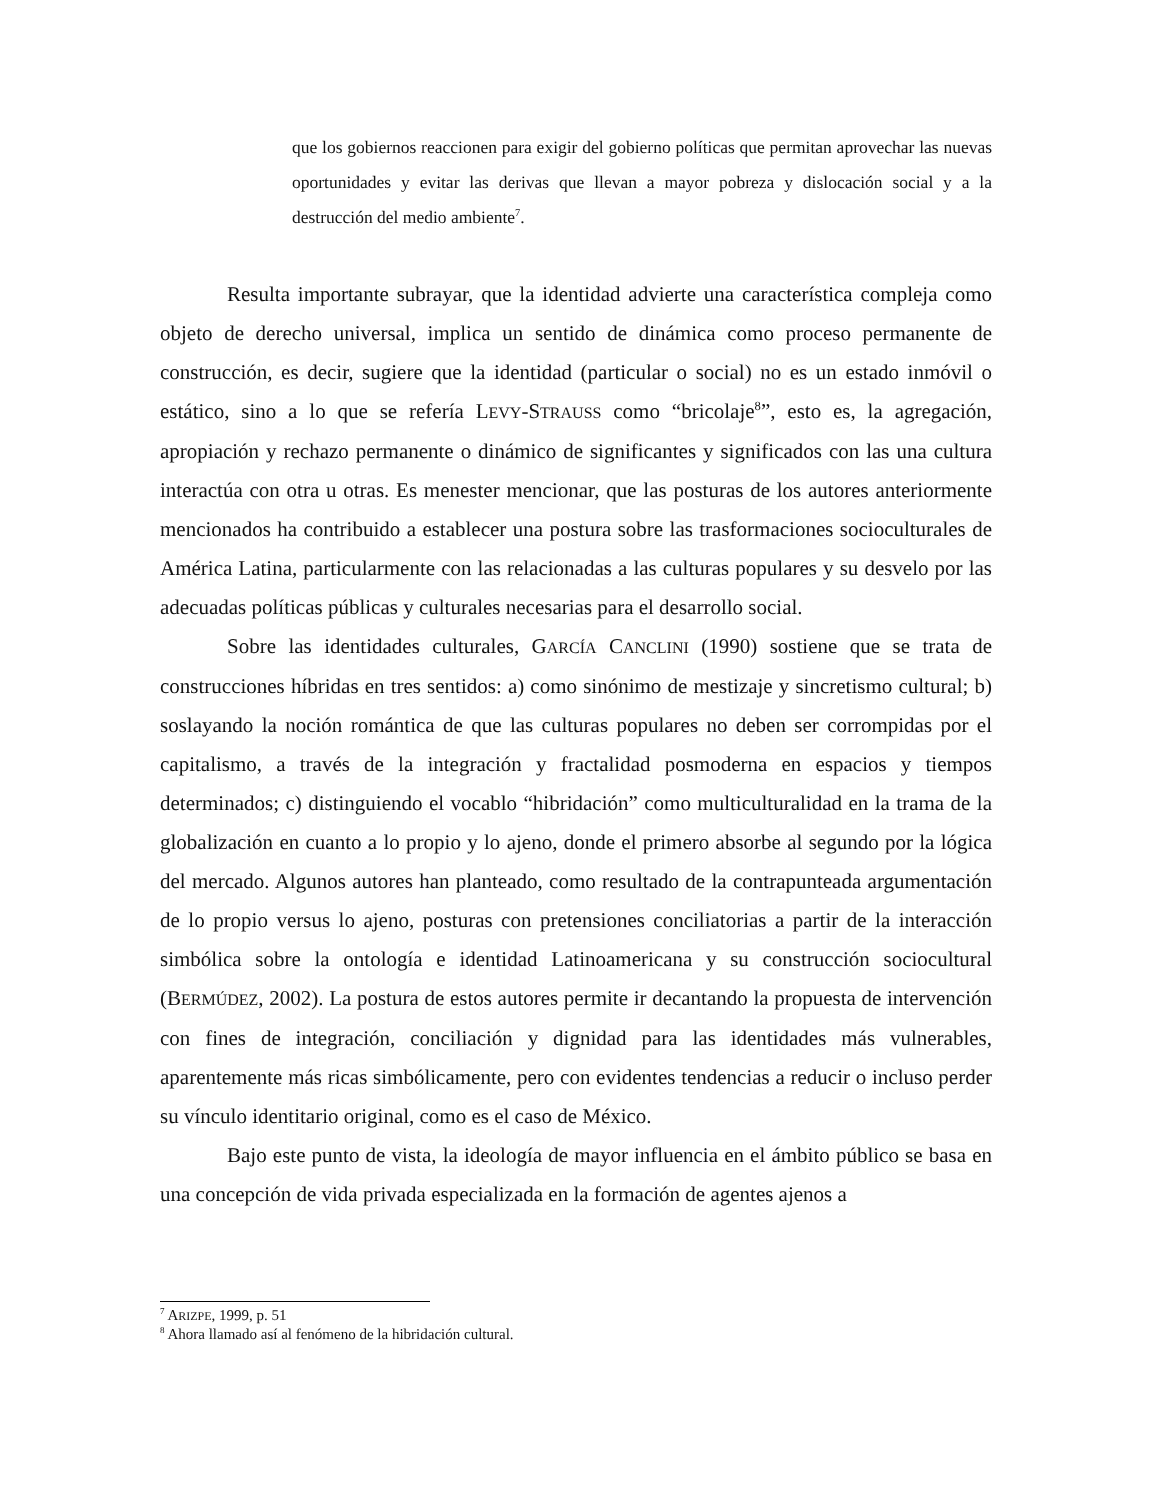que los gobiernos reaccionen para exigir del gobierno políticas que permitan aprovechar las nuevas oportunidades y evitar las derivas que llevan a mayor pobreza y dislocación social y a la destrucción del medio ambiente<sup>7</sup>.
Resulta importante subrayar, que la identidad advierte una característica compleja como objeto de derecho universal, implica un sentido de dinámica como proceso permanente de construcción, es decir, sugiere que la identidad (particular o social) no es un estado inmóvil o estático, sino a lo que se refería LEVY-STRAUSS como “bricolaje<sup>8</sup>”, esto es, la agregación, apropiación y rechazo permanente o dinámico de significantes y significados con las una cultura interactúa con otra u otras. Es menester mencionar, que las posturas de los autores anteriormente mencionados ha contribuido a establecer una postura sobre las trasformaciones socioculturales de América Latina, particularmente con las relacionadas a las culturas populares y su desvelo por las adecuadas políticas públicas y culturales necesarias para el desarrollo social.
Sobre las identidades culturales, GARCÍA CANCLINI (1990) sostiene que se trata de construcciones híbridas en tres sentidos: a) como sinónimo de mestizaje y sincretismo cultural; b) soslayando la noción romántica de que las culturas populares no deben ser corrompidas por el capitalismo, a través de la integración y fractalidad posmoderna en espacios y tiempos determinados; c) distinguiendo el vocablo “hibridación” como multiculturalidad en la trama de la globalización en cuanto a lo propio y lo ajeno, donde el primero absorbe al segundo por la lógica del mercado. Algunos autores han planteado, como resultado de la contrapunteada argumentación de lo propio versus lo ajeno, posturas con pretensiones conciliatorias a partir de la interacción simbólica sobre la ontología e identidad Latinoamericana y su construcción sociocultural (BERMÚDEZ, 2002). La postura de estos autores permite ir decantando la propuesta de intervención con fines de integración, conciliación y dignidad para las identidades más vulnerables, aparentemente más ricas simbólicamente, pero con evidentes tendencias a reducir o incluso perder su vínculo identitario original, como es el caso de México.
Bajo este punto de vista, la ideología de mayor influencia en el ámbito público se basa en una concepción de vida privada especializada en la formación de agentes ajenos a
<sup>7</sup> ARIZPE, 1999, p. 51
<sup>8</sup> Ahora llamado así al fenómeno de la hibridación cultural.